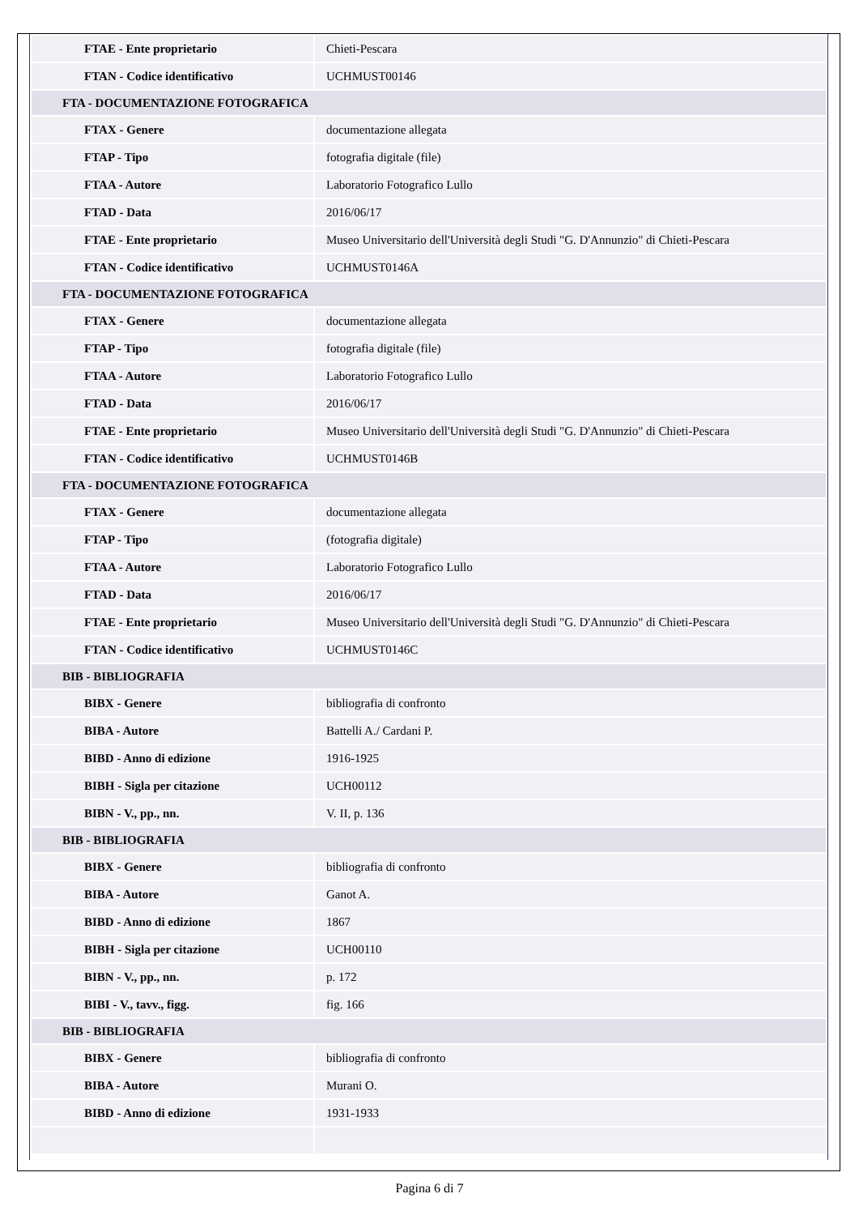| FTAE - Ente proprietario | Chieti-Pescara |
| FTAN - Codice identificativo | UCHMUST00146 |
| FTA - DOCUMENTAZIONE FOTOGRAFICA | |
| FTAX - Genere | documentazione allegata |
| FTAP - Tipo | fotografia digitale (file) |
| FTAA - Autore | Laboratorio Fotografico Lullo |
| FTAD - Data | 2016/06/17 |
| FTAE - Ente proprietario | Museo Universitario dell'Università degli Studi "G. D'Annunzio" di Chieti-Pescara |
| FTAN - Codice identificativo | UCHMUST0146A |
| FTA - DOCUMENTAZIONE FOTOGRAFICA | |
| FTAX - Genere | documentazione allegata |
| FTAP - Tipo | fotografia digitale (file) |
| FTAA - Autore | Laboratorio Fotografico Lullo |
| FTAD - Data | 2016/06/17 |
| FTAE - Ente proprietario | Museo Universitario dell'Università degli Studi "G. D'Annunzio" di Chieti-Pescara |
| FTAN - Codice identificativo | UCHMUST0146B |
| FTA - DOCUMENTAZIONE FOTOGRAFICA | |
| FTAX - Genere | documentazione allegata |
| FTAP - Tipo | (fotografia digitale) |
| FTAA - Autore | Laboratorio Fotografico Lullo |
| FTAD - Data | 2016/06/17 |
| FTAE - Ente proprietario | Museo Universitario dell'Università degli Studi "G. D'Annunzio" di Chieti-Pescara |
| FTAN - Codice identificativo | UCHMUST0146C |
| BIB - BIBLIOGRAFIA | |
| BIBX - Genere | bibliografia di confronto |
| BIBA - Autore | Battelli A./ Cardani P. |
| BIBD - Anno di edizione | 1916-1925 |
| BIBH - Sigla per citazione | UCH00112 |
| BIBN - V., pp., nn. | V. II, p. 136 |
| BIB - BIBLIOGRAFIA | |
| BIBX - Genere | bibliografia di confronto |
| BIBA - Autore | Ganot A. |
| BIBD - Anno di edizione | 1867 |
| BIBH - Sigla per citazione | UCH00110 |
| BIBN - V., pp., nn. | p. 172 |
| BIBI - V., tavv., figg. | fig. 166 |
| BIB - BIBLIOGRAFIA | |
| BIBX - Genere | bibliografia di confronto |
| BIBA - Autore | Murani O. |
| BIBD - Anno di edizione | 1931-1933 |
Pagina 6 di 7